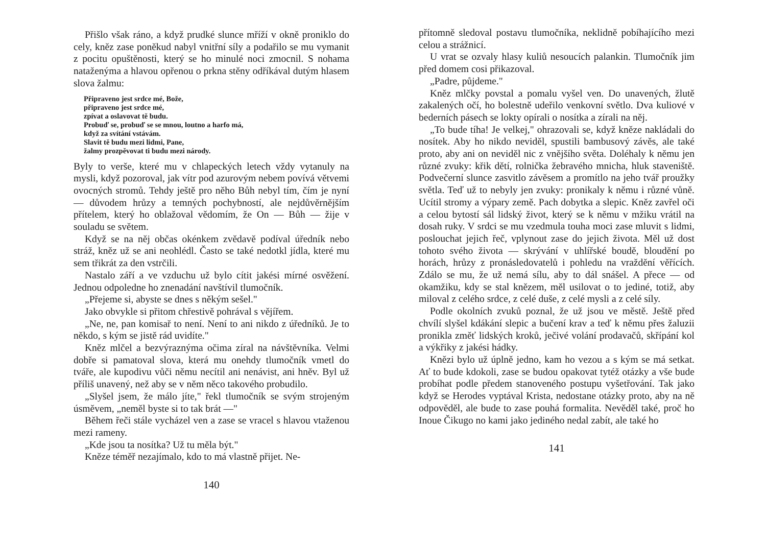Přišlo však ráno, a když prudké slunce mříží v okně proniklo do cely, kněz zase poněkud nabyl vnitřní síly a podařilo se mu vymanit z pocitu opuštěnosti, který se ho minulé noci zmocnil. S nohama nataženýma a hlavou opřenou o prkna stěny odříkával dutým hlasem slova žalmu:
Připraveno jest srdce mé, Bože,
připraveno jest srdce mé,
zpívat a oslavovat tě budu.
Probuď se, probuď se se mnou, loutno a harfo má,
když za svítání vstávám.
Slavit tě budu mezi lidmi, Pane,
žalmy prozpěvovat ti budu mezi národy.
Byly to verše, které mu v chlapeckých letech vždy vytanuly na mysli, když pozoroval, jak vítr pod azurovým nebem povívá větvemi ovocných stromů. Tehdy ještě pro něho Bůh nebyl tím, čím je nyní — důvodem hrůzy a temných pochybností, ale nejdůvěrnějším přítelem, který ho oblažoval vědomím, že On — Bůh — žije v souladu se světem.
Když se na něj občas okénkem zvědavě podíval úředník nebo stráž, kněz už se ani neohlédl. Často se také nedotkl jídla, které mu sem třikrát za den vstrčili.
Nastalo září a ve vzduchu už bylo cítit jakési mírné osvěžení. Jednou odpoledne ho znenadání navštívil tlumočník.
„Přejeme si, abyste se dnes s někým sešel."
Jako obvykle si přitom chřestivě pohrával s vějířem.
„Ne, ne, pan komisař to není. Není to ani nikdo z úředníků. Je to někdo, s kým se jistě rád uvidíte."
Kněz mlčel a bezvýraznýma očima zíral na návštěvníka. Velmi dobře si pamatoval slova, která mu onehdy tlumočník vmetl do tváře, ale kupodivu vůči němu necítil ani nenávist, ani hněv. Byl už příliš unavený, než aby se v něm něco takového probudilo.
„Slyšel jsem, že málo jíte," řekl tlumočník se svým strojeným úsměvem, „neměl byste si to tak brát —"
Během řeči stále vycházel ven a zase se vracel s hlavou vtaženou mezi rameny.
„Kde jsou ta nosítka? Už tu měla být."
Kněze téměř nezajímalo, kdo to má vlastně přijet. Ne-
140
přítomně sledoval postavu tlumočníka, neklidně pobíhajícího mezi celou a strážnicí.
U vrat se ozvaly hlasy kuliů nesoucích palankin. Tlumočník jim před domem cosi přikazoval.
„Padre, půjdeme."
Kněz mlčky povstal a pomalu vyšel ven. Do unavených, žlutě zakalených očí, ho bolestně udeřilo venkovní světlo. Dva kuliové v bederních pásech se lokty opírali o nosítka a zírali na něj.
„To bude tíha! Je velkej," ohrazovali se, když kněze nakládali do nosítek. Aby ho nikdo neviděl, spustili bambusový závěs, ale také proto, aby ani on neviděl nic z vnějšího světa. Doléhaly k němu jen různé zvuky: křik dětí, rolnička žebravého mnicha, hluk staveniště. Podvečerní slunce zasvitlo závěsem a promítlo na jeho tvář proužky světla. Teď už to nebyly jen zvuky: pronikaly k němu i různé vůně. Ucítil stromy a výpary země. Pach dobytka a slepic. Kněz zavřel oči a celou bytostí sál lidský život, který se k němu v mžiku vrátil na dosah ruky. V srdci se mu vzedmula touha moci zase mluvit s lidmi, poslouchat jejich řeč, vplynout zase do jejich života. Měl už dost tohoto svého života — skrývání v uhlířské boudě, bloudění po horách, hrůzy z pronásledovatelů i pohledu na vraždění věřících. Zdálo se mu, že už nemá sílu, aby to dál snášel. A přece — od okamžiku, kdy se stal knězem, měl usilovat o to jediné, totiž, aby miloval z celého srdce, z celé duše, z celé mysli a z celé síly.
Podle okolních zvuků poznal, že už jsou ve městě. Ještě před chvílí slyšel kdákání slepic a bučení krav a teď k němu přes žaluzii pronikla změť lidských kroků, ječivé volání prodavačů, skřípání kol a výkřiky z jakési hádky.
Knězi bylo už úplně jedno, kam ho vezou a s kým se má setkat. Ať to bude kdokoli, zase se budou opakovat tytéž otázky a vše bude probíhat podle předem stanoveného postupu vyšetřování. Tak jako když se Herodes vyptával Krista, nedostane otázky proto, aby na ně odpověděl, ale bude to zase pouhá formalita. Nevěděl také, proč ho Inoue Čikugo no kami jako jediného nedal zabít, ale také ho
141